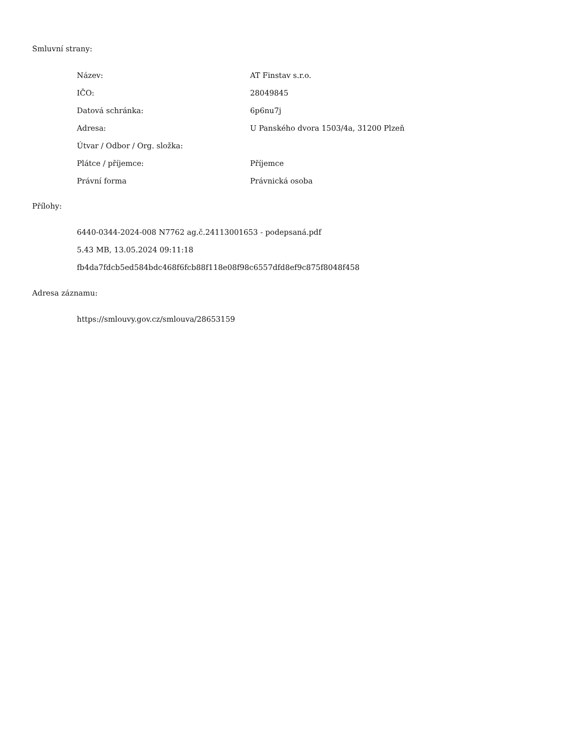Smluvní strany:
| Název: | AT Finstav s.r.o. |
| IČO: | 28049845 |
| Datová schránka: | 6p6nu7j |
| Adresa: | U Panského dvora 1503/4a, 31200 Plzeň |
| Útvar / Odbor / Org. složka: | |
| Plátce / příjemce: | Příjemce |
| Právní forma | Právnická osoba |
Přílohy:
6440-0344-2024-008 N7762 ag.č.24113001653 - podepsaná.pdf
5.43 MB, 13.05.2024 09:11:18
fb4da7fdcb5ed584bdc468f6fcb88f118e08f98c6557dfd8ef9c875f8048f458
Adresa záznamu:
https://smlouvy.gov.cz/smlouva/28653159